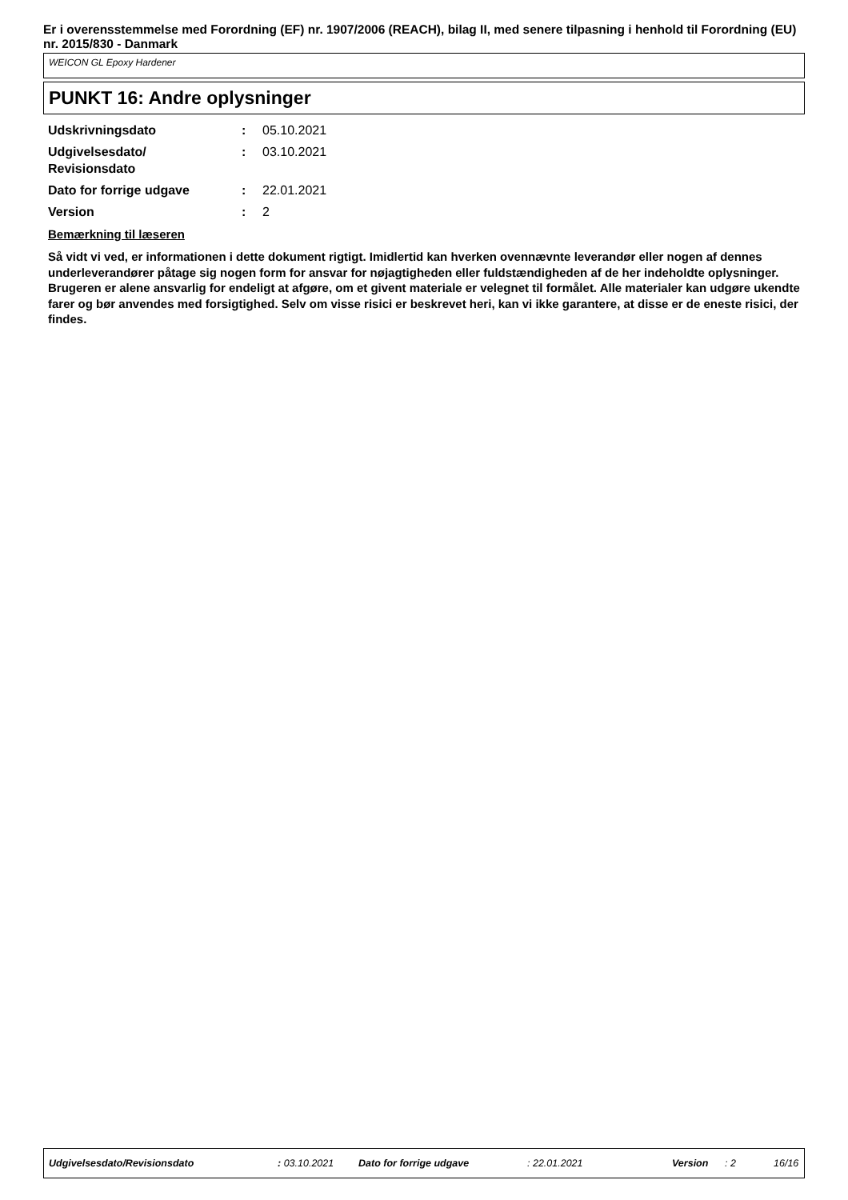Er i overensstemmelse med Forordning (EF) nr. 1907/2006 (REACH), bilag II, med senere tilpasning i henhold til Forordning (EU) nr. 2015/830 - Danmark
WEICON GL Epoxy Hardener
PUNKT 16: Andre oplysninger
| Udskrivningsdato | : | 05.10.2021 |
| Udgivelsesdato/ Revisionsdato | : | 03.10.2021 |
| Dato for forrige udgave | : | 22.01.2021 |
| Version | : | 2 |
Bemærkning til læseren
Så vidt vi ved, er informationen i dette dokument rigtigt. Imidlertid kan hverken ovennævnte leverandør eller nogen af dennes underleverandører påtage sig nogen form for ansvar for nøjagtigheden eller fuldstændigheden af de her indeholdte oplysninger.
Brugeren er alene ansvarlig for endeligt at afgøre, om et givent materiale er velegnet til formålet. Alle materialer kan udgøre ukendte farer og bør anvendes med forsigtighed. Selv om visse risici er beskrevet heri, kan vi ikke garantere, at disse er de eneste risici, der findes.
Udgivelsesdato/Revisionsdato : 03.10.2021 Dato for forrige udgave : 22.01.2021 Version : 2 16/16